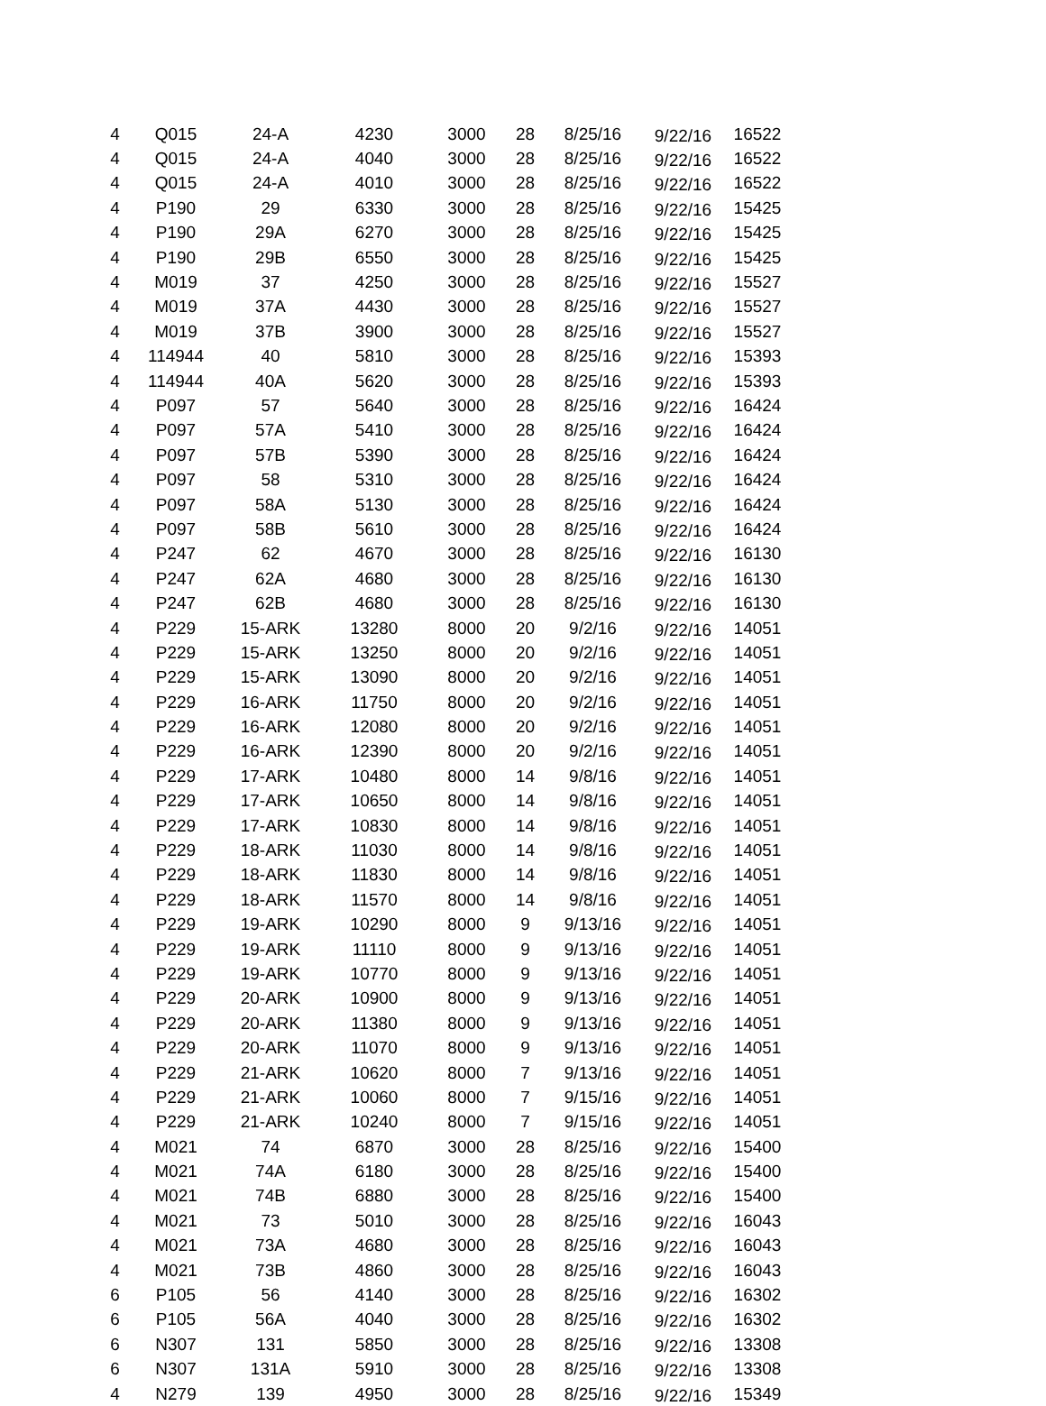| 4 | Q015 | 24-A | 4230 | 3000 | 28 | 8/25/16 | 9/22/16 | 16522 |
| 4 | Q015 | 24-A | 4040 | 3000 | 28 | 8/25/16 | 9/22/16 | 16522 |
| 4 | Q015 | 24-A | 4010 | 3000 | 28 | 8/25/16 | 9/22/16 | 16522 |
| 4 | P190 | 29 | 6330 | 3000 | 28 | 8/25/16 | 9/22/16 | 15425 |
| 4 | P190 | 29A | 6270 | 3000 | 28 | 8/25/16 | 9/22/16 | 15425 |
| 4 | P190 | 29B | 6550 | 3000 | 28 | 8/25/16 | 9/22/16 | 15425 |
| 4 | M019 | 37 | 4250 | 3000 | 28 | 8/25/16 | 9/22/16 | 15527 |
| 4 | M019 | 37A | 4430 | 3000 | 28 | 8/25/16 | 9/22/16 | 15527 |
| 4 | M019 | 37B | 3900 | 3000 | 28 | 8/25/16 | 9/22/16 | 15527 |
| 4 | 114944 | 40 | 5810 | 3000 | 28 | 8/25/16 | 9/22/16 | 15393 |
| 4 | 114944 | 40A | 5620 | 3000 | 28 | 8/25/16 | 9/22/16 | 15393 |
| 4 | P097 | 57 | 5640 | 3000 | 28 | 8/25/16 | 9/22/16 | 16424 |
| 4 | P097 | 57A | 5410 | 3000 | 28 | 8/25/16 | 9/22/16 | 16424 |
| 4 | P097 | 57B | 5390 | 3000 | 28 | 8/25/16 | 9/22/16 | 16424 |
| 4 | P097 | 58 | 5310 | 3000 | 28 | 8/25/16 | 9/22/16 | 16424 |
| 4 | P097 | 58A | 5130 | 3000 | 28 | 8/25/16 | 9/22/16 | 16424 |
| 4 | P097 | 58B | 5610 | 3000 | 28 | 8/25/16 | 9/22/16 | 16424 |
| 4 | P247 | 62 | 4670 | 3000 | 28 | 8/25/16 | 9/22/16 | 16130 |
| 4 | P247 | 62A | 4680 | 3000 | 28 | 8/25/16 | 9/22/16 | 16130 |
| 4 | P247 | 62B | 4680 | 3000 | 28 | 8/25/16 | 9/22/16 | 16130 |
| 4 | P229 | 15-ARK | 13280 | 8000 | 20 | 9/2/16 | 9/22/16 | 14051 |
| 4 | P229 | 15-ARK | 13250 | 8000 | 20 | 9/2/16 | 9/22/16 | 14051 |
| 4 | P229 | 15-ARK | 13090 | 8000 | 20 | 9/2/16 | 9/22/16 | 14051 |
| 4 | P229 | 16-ARK | 11750 | 8000 | 20 | 9/2/16 | 9/22/16 | 14051 |
| 4 | P229 | 16-ARK | 12080 | 8000 | 20 | 9/2/16 | 9/22/16 | 14051 |
| 4 | P229 | 16-ARK | 12390 | 8000 | 20 | 9/2/16 | 9/22/16 | 14051 |
| 4 | P229 | 17-ARK | 10480 | 8000 | 14 | 9/8/16 | 9/22/16 | 14051 |
| 4 | P229 | 17-ARK | 10650 | 8000 | 14 | 9/8/16 | 9/22/16 | 14051 |
| 4 | P229 | 17-ARK | 10830 | 8000 | 14 | 9/8/16 | 9/22/16 | 14051 |
| 4 | P229 | 18-ARK | 11030 | 8000 | 14 | 9/8/16 | 9/22/16 | 14051 |
| 4 | P229 | 18-ARK | 11830 | 8000 | 14 | 9/8/16 | 9/22/16 | 14051 |
| 4 | P229 | 18-ARK | 11570 | 8000 | 14 | 9/8/16 | 9/22/16 | 14051 |
| 4 | P229 | 19-ARK | 10290 | 8000 | 9 | 9/13/16 | 9/22/16 | 14051 |
| 4 | P229 | 19-ARK | 11110 | 8000 | 9 | 9/13/16 | 9/22/16 | 14051 |
| 4 | P229 | 19-ARK | 10770 | 8000 | 9 | 9/13/16 | 9/22/16 | 14051 |
| 4 | P229 | 20-ARK | 10900 | 8000 | 9 | 9/13/16 | 9/22/16 | 14051 |
| 4 | P229 | 20-ARK | 11380 | 8000 | 9 | 9/13/16 | 9/22/16 | 14051 |
| 4 | P229 | 20-ARK | 11070 | 8000 | 9 | 9/13/16 | 9/22/16 | 14051 |
| 4 | P229 | 21-ARK | 10620 | 8000 | 7 | 9/13/16 | 9/22/16 | 14051 |
| 4 | P229 | 21-ARK | 10060 | 8000 | 7 | 9/15/16 | 9/22/16 | 14051 |
| 4 | P229 | 21-ARK | 10240 | 8000 | 7 | 9/15/16 | 9/22/16 | 14051 |
| 4 | M021 | 74 | 6870 | 3000 | 28 | 8/25/16 | 9/22/16 | 15400 |
| 4 | M021 | 74A | 6180 | 3000 | 28 | 8/25/16 | 9/22/16 | 15400 |
| 4 | M021 | 74B | 6880 | 3000 | 28 | 8/25/16 | 9/22/16 | 15400 |
| 4 | M021 | 73 | 5010 | 3000 | 28 | 8/25/16 | 9/22/16 | 16043 |
| 4 | M021 | 73A | 4680 | 3000 | 28 | 8/25/16 | 9/22/16 | 16043 |
| 4 | M021 | 73B | 4860 | 3000 | 28 | 8/25/16 | 9/22/16 | 16043 |
| 6 | P105 | 56 | 4140 | 3000 | 28 | 8/25/16 | 9/22/16 | 16302 |
| 6 | P105 | 56A | 4040 | 3000 | 28 | 8/25/16 | 9/22/16 | 16302 |
| 6 | N307 | 131 | 5850 | 3000 | 28 | 8/25/16 | 9/22/16 | 13308 |
| 6 | N307 | 131A | 5910 | 3000 | 28 | 8/25/16 | 9/22/16 | 13308 |
| 4 | N279 | 139 | 4950 | 3000 | 28 | 8/25/16 | 9/22/16 | 15349 |